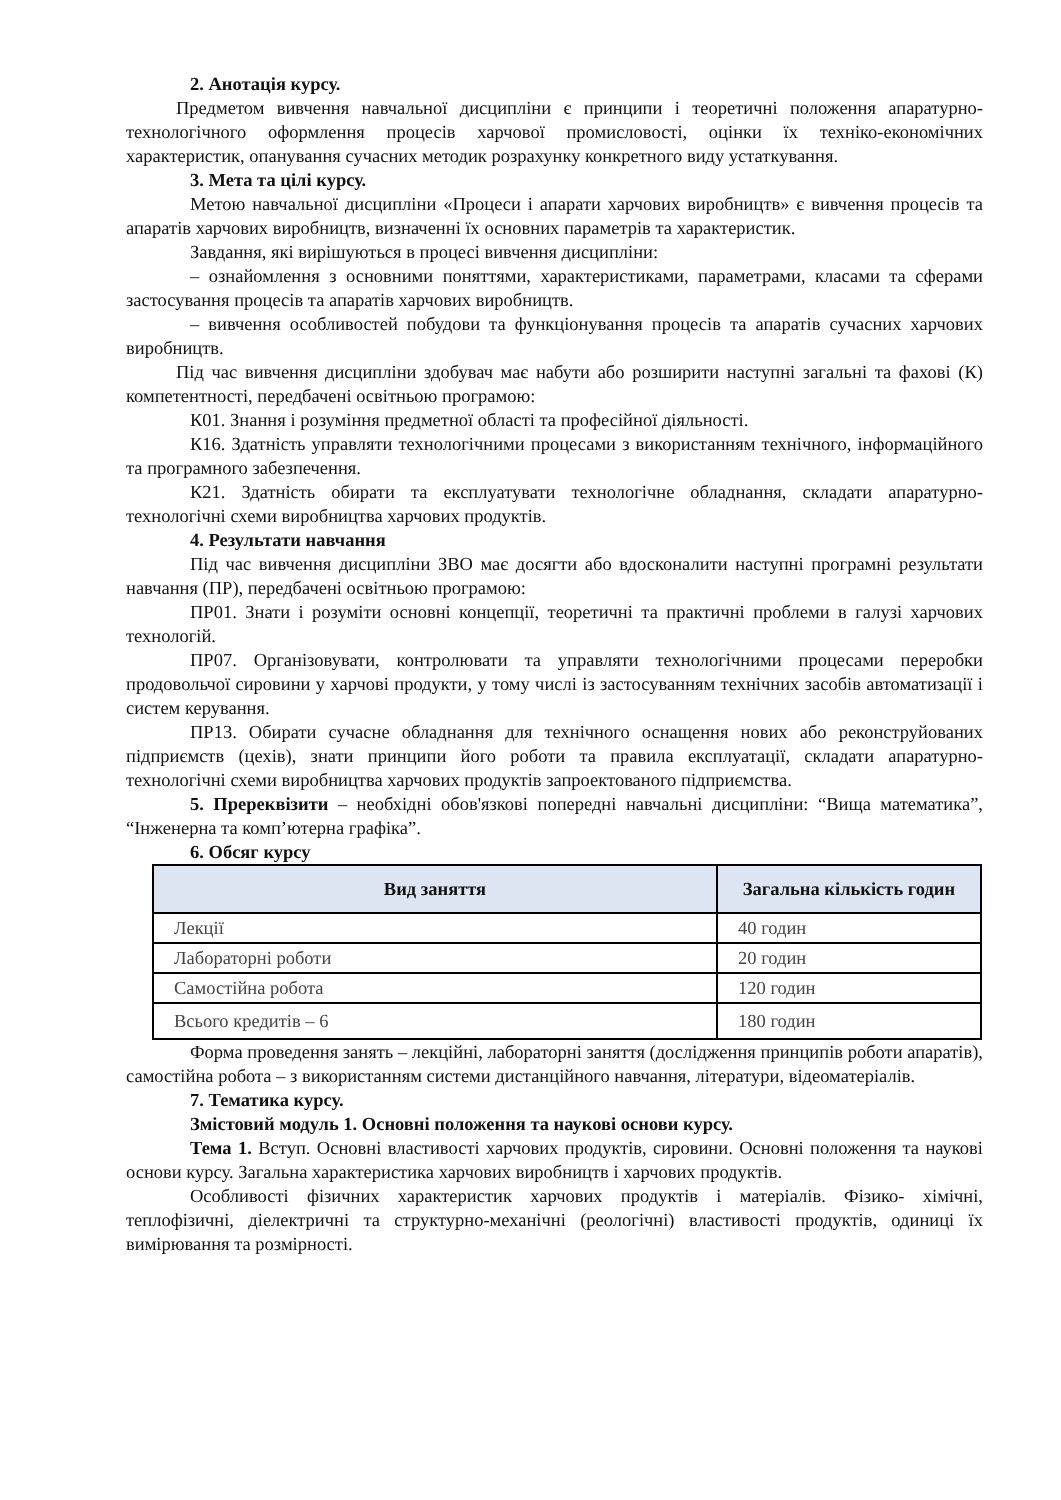2. Анотація курсу.
Предметом вивчення навчальної дисципліни є принципи і теоретичні положення апаратурно-технологічного оформлення процесів харчової промисловості, оцінки їх техніко-економічних характеристик, опанування сучасних методик розрахунку конкретного виду устаткування.
3. Мета та цілі курсу.
Метою навчальної дисципліни «Процеси і апарати харчових виробництв» є вивчення процесів та апаратів харчових виробництв, визначенні їх основних параметрів та характеристик.
Завдання, які вирішуються в процесі вивчення дисципліни:
– ознайомлення з основними поняттями, характеристиками, параметрами, класами та сферами застосування процесів та апаратів харчових виробництв.
– вивчення особливостей побудови та функціонування процесів та апаратів сучасних харчових виробництв.
Під час вивчення дисципліни здобувач має набути або розширити наступні загальні та фахові (К) компетентності, передбачені освітньою програмою:
К01. Знання і розуміння предметної області та професійної діяльності.
К16. Здатність управляти технологічними процесами з використанням технічного, інформаційного та програмного забезпечення.
К21. Здатність обирати та експлуатувати технологічне обладнання, складати апаратурно-технологічні схеми виробництва харчових продуктів.
4. Результати навчання
Під час вивчення дисципліни ЗВО має досягти або вдосконалити наступні програмні результати навчання (ПР), передбачені освітньою програмою:
ПР01. Знати і розуміти основні концепції, теоретичні та практичні проблеми в галузі харчових технологій.
ПР07. Організовувати, контролювати та управляти технологічними процесами переробки продовольчої сировини у харчові продукти, у тому числі із застосуванням технічних засобів автоматизації і систем керування.
ПР13. Обирати сучасне обладнання для технічного оснащення нових або реконструйованих підприємств (цехів), знати принципи його роботи та правила експлуатації, складати апаратурно-технологічні схеми виробництва харчових продуктів запроектованого підприємства.
5. Пререквізити – необхідні обов'язкові попередні навчальні дисципліни: “Вища математика”, “Інженерна та комп’ютерна графіка”.
6. Обсяг курсу
| Вид заняття | Загальна кількість годин |
| --- | --- |
| Лекції | 40 годин |
| Лабораторні роботи | 20 годин |
| Самостійна робота | 120 годин |
| Всього кредитів – 6 | 180 годин |
Форма проведення занять – лекційні, лабораторні заняття (дослідження принципів роботи апаратів), самостійна робота – з використанням системи дистанційного навчання, літератури, відеоматеріалів.
7. Тематика курсу.
Змістовий модуль 1. Основні положення та наукові основи курсу.
Тема 1. Вступ. Основні властивості харчових продуктів, сировини. Основні положення та наукові основи курсу. Загальна характеристика харчових виробництв і харчових продуктів.
Особливості фізичних характеристик харчових продуктів і матеріалів. Фізико- хімічні, теплофізичні, діелектричні та структурно-механічні (реологічні) властивості продуктів, одиниці їх вимірювання та розмірності.